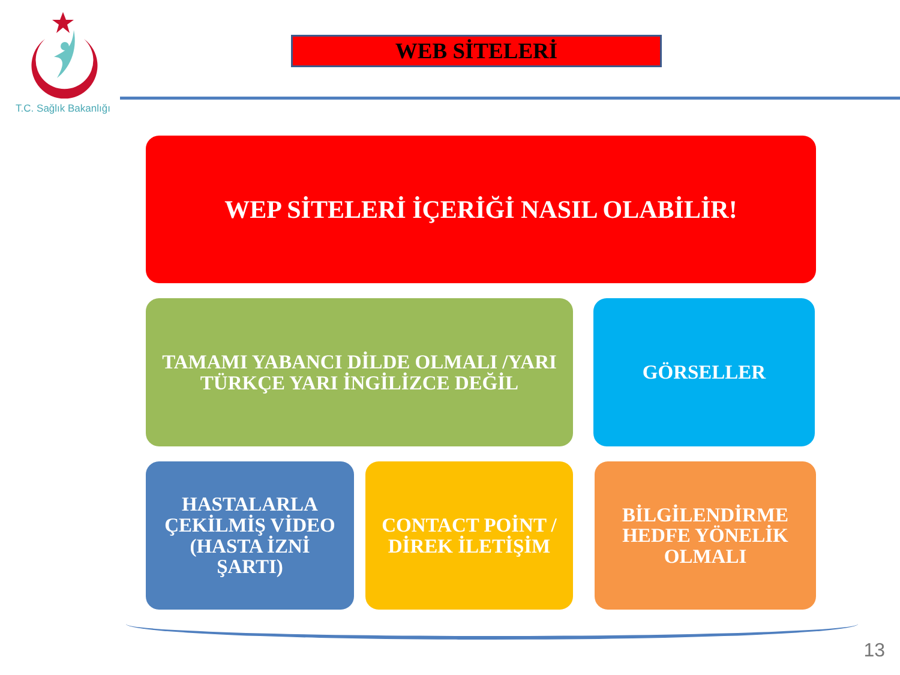T.C. Sağlık Bakanlığı
WEB SİTELERİ
WEP SİTELERİ İÇERİĞİ NASIL OLABİLİR!
TAMAMI YABANCI DİLDE OLMALI /YARI TÜRKÇE YARI İNGİLİZCE DEĞİL
GÖRSELLER
HASTALARLA ÇEKİLMİŞ VİDEO (HASTA İZNİ ŞARTI)
CONTACT POİNT / DİREK İLETİŞİM
BİLGİLENDİRME HEDFE YÖNELİK OLMALI
13